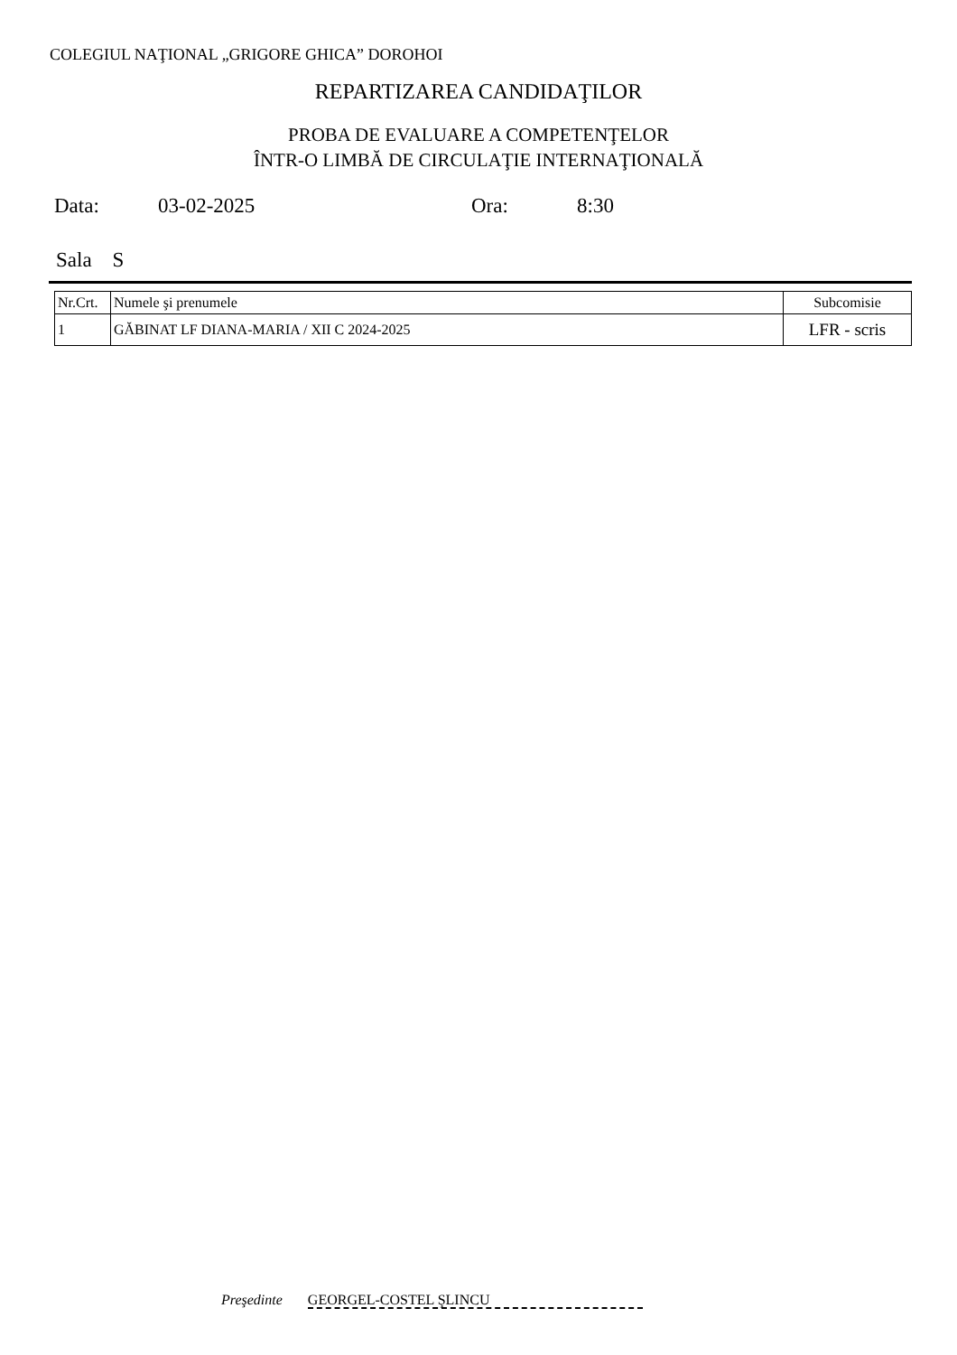COLEGIUL NAŢIONAL „GRIGORE GHICA” DOROHOI
REPARTIZAREA CANDIDAŢILOR
PROBA DE EVALUARE A COMPETENŢELOR
ÎNTR-O LIMBĂ DE CIRCULAŢIE INTERNAŢIONALĂ
Data: 03-02-2025 Ora: 8:30
Sala S
| Nr.Crt. | Numele şi prenumele | Subcomisie |
| --- | --- | --- |
| 1 | GĂBINAT LF DIANA-MARIA / XII C 2024-2025 | LFR - scris |
Preşedinte GEORGEL-COSTEL ŞLINCU